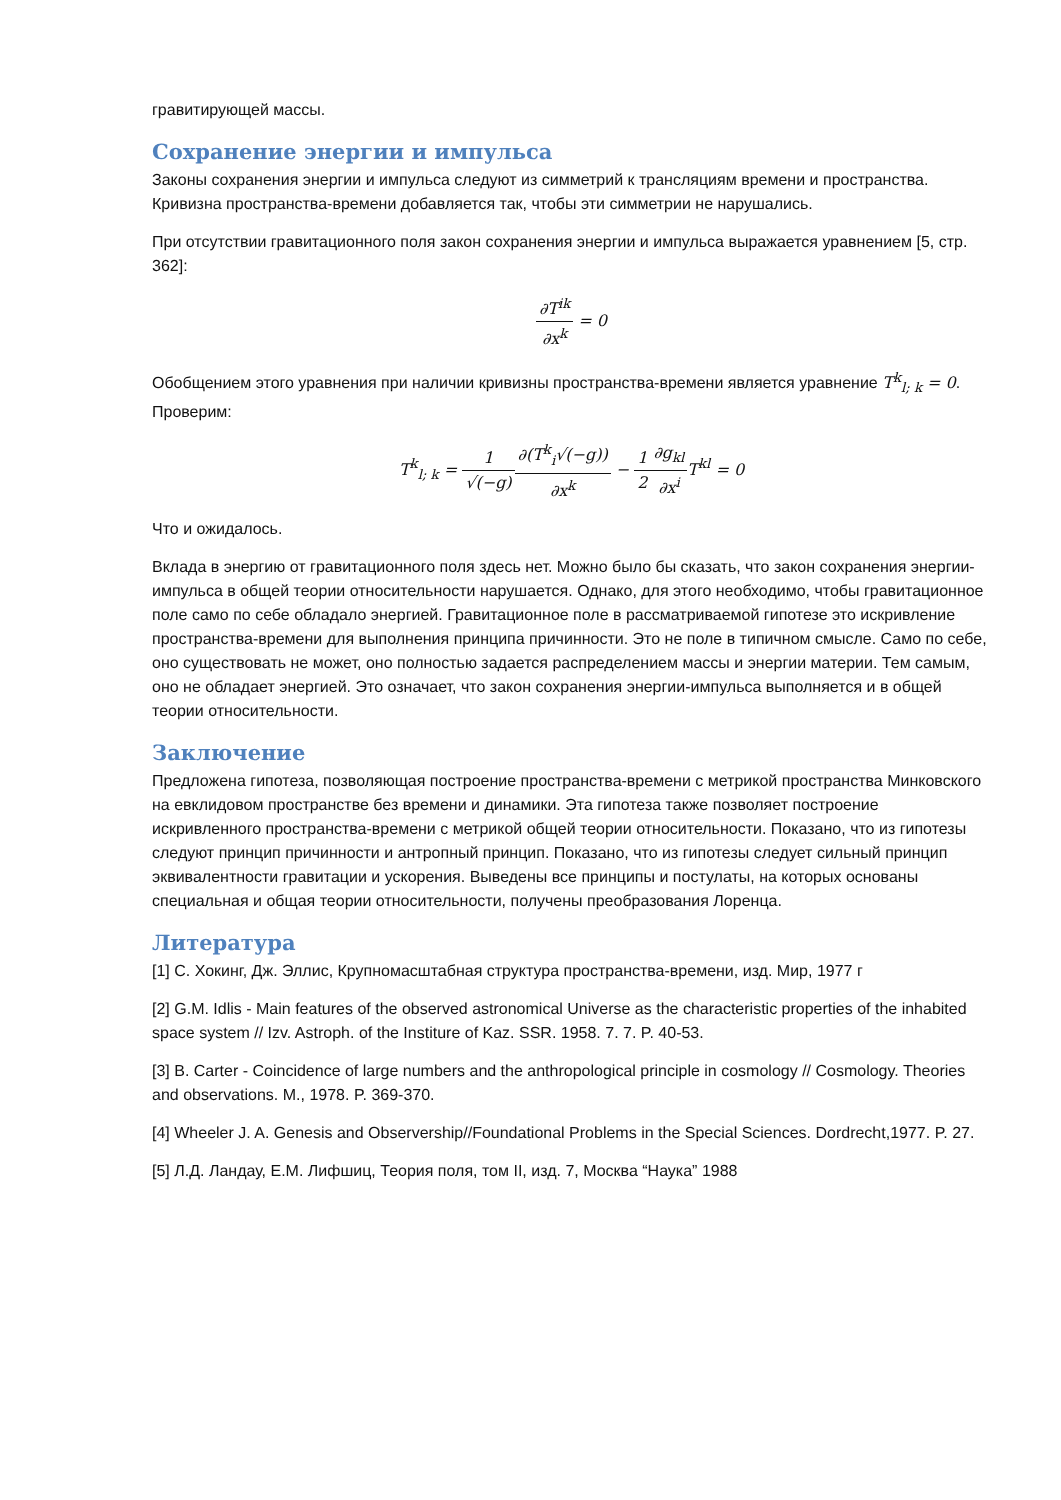гравитирующей массы.
Сохранение энергии и импульса
Законы сохранения энергии и импульса следуют из симметрий к трансляциям времени и пространства. Кривизна пространства-времени добавляется так, чтобы эти симметрии не нарушались.
При отсутствии гравитационного поля закон сохранения энергии и импульса выражается уравнением [5, стр. 362]:
∂T<sup>ik</sup> ∂x<sup>k</sup> = 0
Обобщением этого уравнения при наличии кривизны пространства-времени является уравнение T<sup>k</sup><sub>l; k</sub> = 0. Проверим:
T<sup>k</sup><sub>l; k</sub> = 1 √(−g)∂(T<sup>k</sup><sub>i</sub>√(−g)) ∂x<sup>k</sup> − 1 2∂g<sub>kl</sub> ∂x<sup>i</sup> T<sup>kl</sup> = 0
Что и ожидалось.
Вклада в энергию от гравитационного поля здесь нет. Можно было бы сказать, что закон сохранения энергии-импульса в общей теории относительности нарушается. Однако, для этого необходимо, чтобы гравитационное поле само по себе обладало энергией. Гравитационное поле в рассматриваемой гипотезе это искривление пространства-времени для выполнения принципа причинности. Это не поле в типичном смысле. Само по себе, оно существовать не может, оно полностью задается распределением массы и энергии материи. Тем самым, оно не обладает энергией. Это означает, что закон сохранения энергии-импульса выполняется и в общей теории относительности.
Заключение
Предложена гипотеза, позволяющая построение пространства-времени с метрикой пространства Минковского на евклидовом пространстве без времени и динамики. Эта гипотеза также позволяет построение искривленного пространства-времени с метрикой общей теории относительности. Показано, что из гипотезы следуют принцип причинности и антропный принцип. Показано, что из гипотезы следует сильный принцип эквивалентности гравитации и ускорения. Выведены все принципы и постулаты, на которых основаны специальная и общая теории относительности, получены преобразования Лоренца.
Литература
[1] С. Хокинг, Дж. Эллис, Крупномасштабная структура пространства-времени, изд. Мир, 1977 г
[2] G.M. Idlis - Main features of the observed astronomical Universe as the characteristic properties of the inhabited space system // Izv. Astroph. of the Institure of Kaz. SSR. 1958. 7. 7. P. 40-53.
[3] B. Carter - Coincidence of large numbers and the anthropological principle in cosmology // Cosmology. Theories and observations. M., 1978. P. 369-370.
[4] Wheeler J. A. Genesis and Observership//Foundational Problems in the Special Sciences. Dordrecht,1977. P. 27.
[5] Л.Д. Ландау, Е.М. Лифшиц, Теория поля, том II, изд. 7, Москва “Наука” 1988